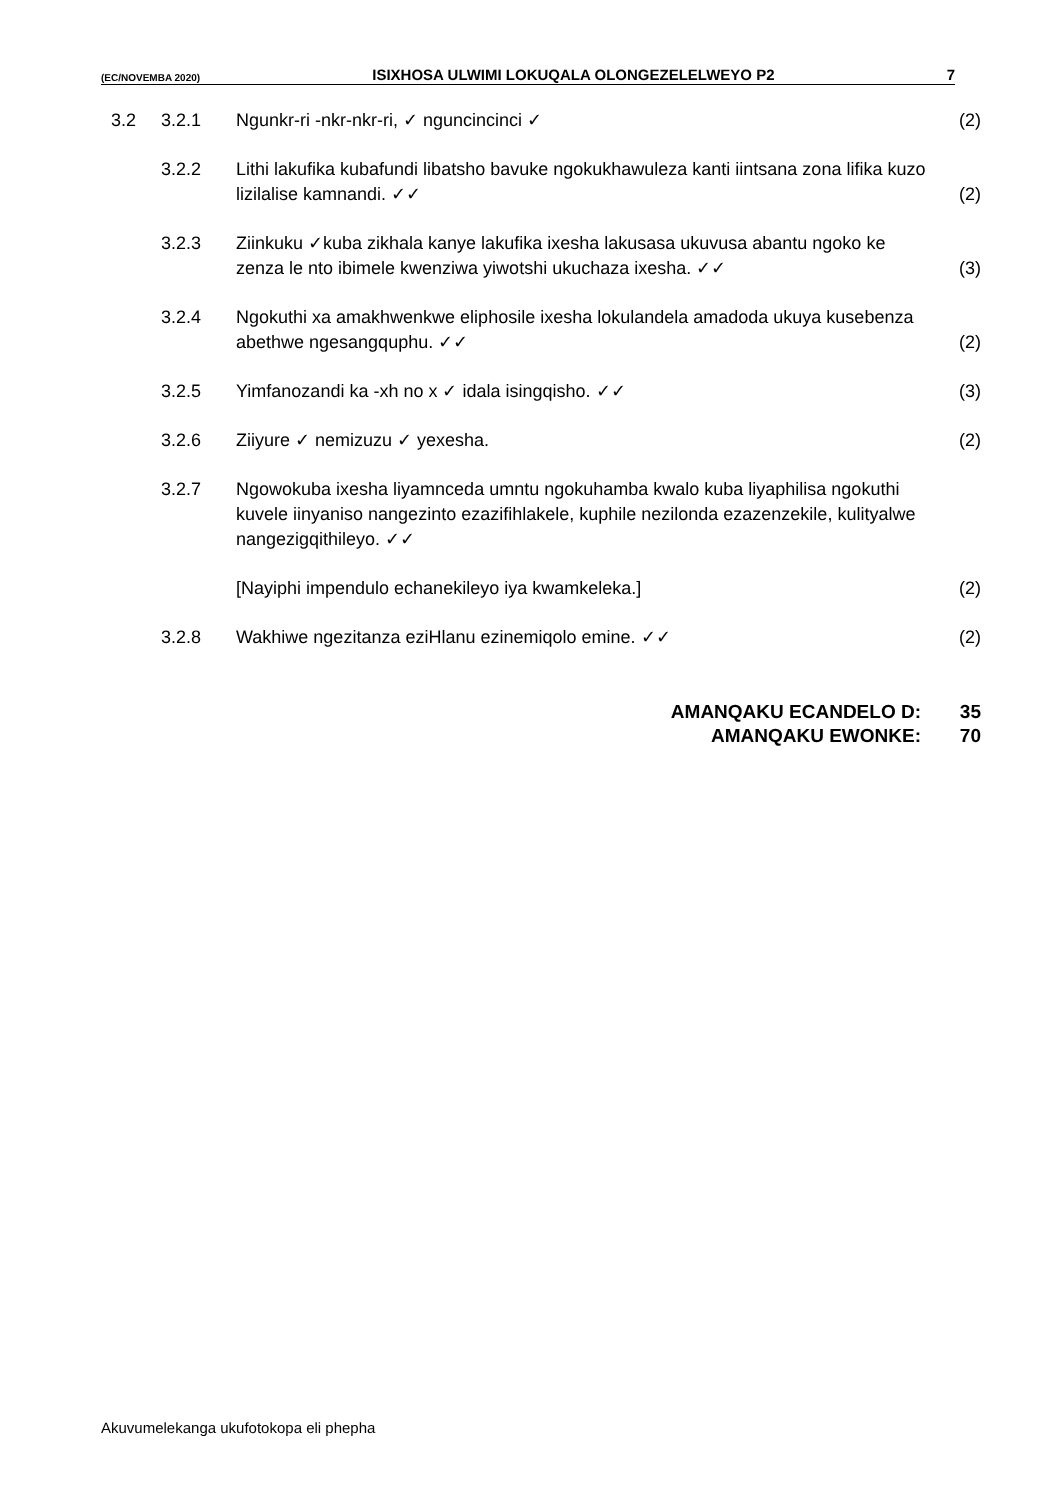(EC/NOVEMBA 2020) ISIXHOSA ULWIMI LOKUQALA OLONGEZELELWEYO P2 7
| 3.2 | 3.2.1 | Ngunkr-ri -nkr-nkr-ri, ✓ nguncincinci ✓ | (2) |
| | 3.2.2 | Lithi lakufika kubafundi libatsho bavuke ngokukhawuleza kanti iintsana zona lifika kuzo lizilalise kamnandi. ✓✓ | (2) |
| | 3.2.3 | Ziinkuku ✓kuba zikhala kanye lakufika ixesha lakusasa ukuvusa abantu ngoko ke zenza le nto ibimele kwenziwa yiwotshi ukuchaza ixesha. ✓✓ | (3) |
| | 3.2.4 | Ngokuthi xa amakhwenkwe eliphosile ixesha lokulandela amadoda ukuya kusebenza abethwe ngesangquphu. ✓✓ | (2) |
| | 3.2.5 | Yimfanozandi ka -xh no x ✓ idala isingqisho. ✓✓ | (3) |
| | 3.2.6 | Ziiyure ✓ nemizuzu ✓ yexesha. | (2) |
| | 3.2.7 | Ngowokuba ixesha liyamnceda umntu ngokuhamba kwalo kuba liyaphilisa ngokuthi kuvele iinyaniso nangezinto ezazifihlakele, kuphile nezilonda ezazenzekile, kulityalwe nangezigqithileyo. ✓✓ | |
| | | [Nayiphi impendulo echanekileyo iya kwamkeleka.] | (2) |
| | 3.2.8 | Wakhiwe ngezitanza eziHlanu ezinemiqolo emine. ✓✓ | (2) |
AMANQAKU ECANDELO D: 35
AMANQAKU EWONKE: 70
Akuvumelekanga ukufotokopa eli phepha